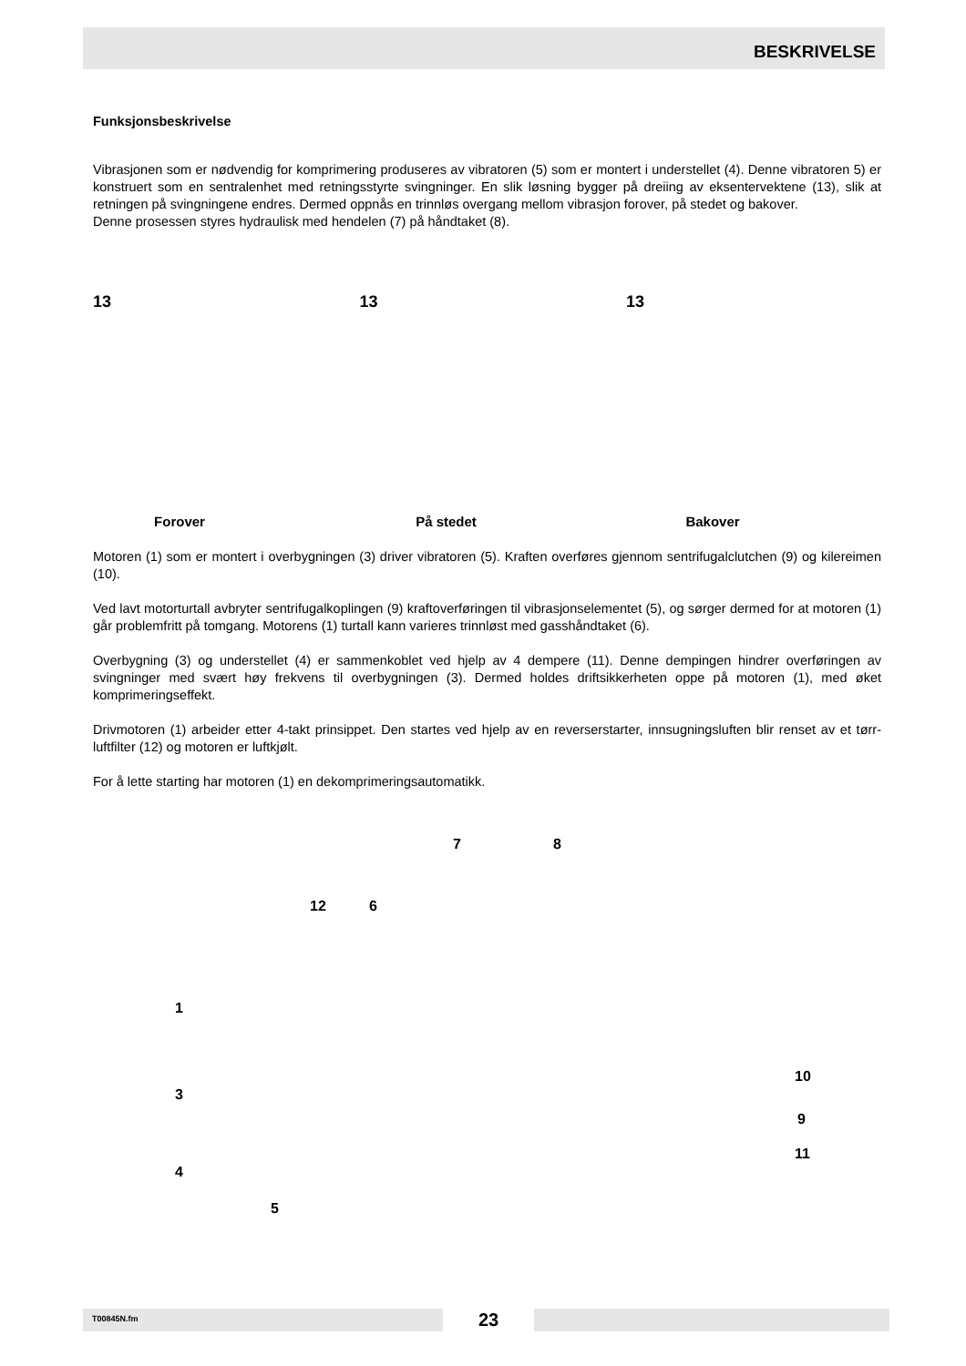BESKRIVELSE
Funksjonsbeskrivelse
Vibrasjonen som er nødvendig for komprimering produseres av vibratoren (5) som er montert i understellet (4). Denne vibratoren 5) er konstruert som en sentralenhet med retningsstyrte svingninger. En slik løsning bygger på dreiing av eksentervektene (13), slik at retningen på svingningene endres. Dermed oppnås en trinnløs overgang mellom vibrasjon forover, på stedet og bakover.
Denne prosessen styres hydraulisk med hendelen (7) på håndtaket (8).
13
Forover
13
På stedet
13
Bakover
Motoren (1) som er montert i overbygningen (3) driver vibratoren (5). Kraften overføres gjennom sentrifugalclutchen (9) og kilereimen (10).
Ved lavt motorturtall avbryter sentrifugalkoplingen (9) kraftoverføringen til vibrasjonselementet (5), og sørger dermed for at motoren (1) går problemfritt på tomgang. Motorens (1) turtall kann varieres trinnløst med gasshåndtaket (6).
Overbygning (3) og understellet (4) er sammenkoblet ved hjelp av 4 dempere (11). Denne dempingen hindrer overføringen av svingninger med svært høy frekvens til overbygningen (3). Dermed holdes driftsikkerheten oppe på motoren (1), med øket komprimeringseffekt.
Drivmotoren (1) arbeider etter 4-takt prinsippet. Den startes ved hjelp av en reverserstarter, innsugningsluften blir renset av et tørr-luftfilter (12) og motoren er luftkjølt.
For å lette starting har motoren (1) en dekomprimeringsautomatikk.
7 8
12 6
1
10
3
9
11
4
5
T00845N.fm
23